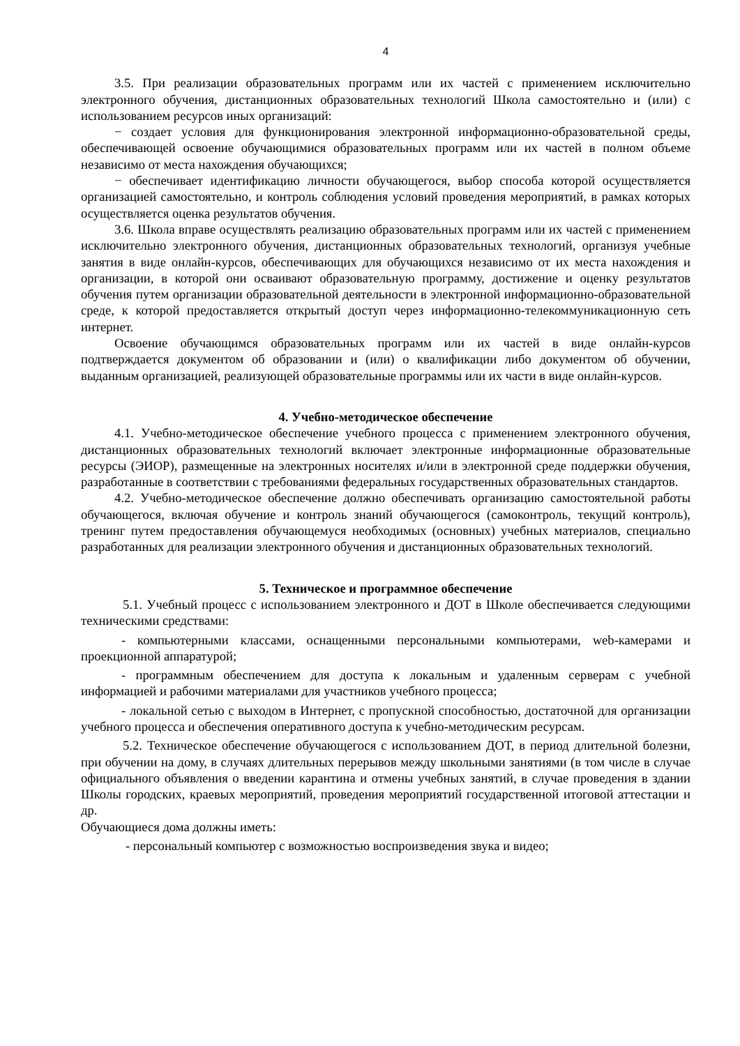4
3.5. При реализации образовательных программ или их частей с применением исключительно электронного обучения, дистанционных образовательных технологий Школа самостоятельно и (или) с использованием ресурсов иных организаций:
− создает условия для функционирования электронной информационно-образовательной среды, обеспечивающей освоение обучающимися образовательных программ или их частей в полном объеме независимо от места нахождения обучающихся;
− обеспечивает идентификацию личности обучающегося, выбор способа которой осуществляется организацией самостоятельно, и контроль соблюдения условий проведения мероприятий, в рамках которых осуществляется оценка результатов обучения.
3.6. Школа вправе осуществлять реализацию образовательных программ или их частей с применением исключительно электронного обучения, дистанционных образовательных технологий, организуя учебные занятия в виде онлайн-курсов, обеспечивающих для обучающихся независимо от их места нахождения и организации, в которой они осваивают образовательную программу, достижение и оценку результатов обучения путем организации образовательной деятельности в электронной информационно-образовательной среде, к которой предоставляется открытый доступ через информационно-телекоммуникационную сеть интернет.
Освоение обучающимся образовательных программ или их частей в виде онлайн-курсов подтверждается документом об образовании и (или) о квалификации либо документом об обучении, выданным организацией, реализующей образовательные программы или их части в виде онлайн-курсов.
4. Учебно-методическое обеспечение
4.1. Учебно-методическое обеспечение учебного процесса с применением электронного обучения, дистанционных образовательных технологий включает электронные информационные образовательные ресурсы (ЭИОР), размещенные на электронных носителях и/или в электронной среде поддержки обучения, разработанные в соответствии с требованиями федеральных государственных образовательных стандартов.
4.2. Учебно-методическое обеспечение должно обеспечивать организацию самостоятельной работы обучающегося, включая обучение и контроль знаний обучающегося (самоконтроль, текущий контроль), тренинг путем предоставления обучающемуся необходимых (основных) учебных материалов, специально разработанных для реализации электронного обучения и дистанционных образовательных технологий.
5. Техническое и программное обеспечение
5.1. Учебный процесс с использованием электронного и ДОТ в Школе обеспечивается следующими техническими средствами:
- компьютерными классами, оснащенными персональными компьютерами, web-камерами и проекционной аппаратурой;
- программным обеспечением для доступа к локальным и удаленным серверам с учебной информацией и рабочими материалами для участников учебного процесса;
- локальной сетью с выходом в Интернет, с пропускной способностью, достаточной для организации учебного процесса и обеспечения оперативного доступа к учебно-методическим ресурсам.
5.2. Техническое обеспечение обучающегося с использованием ДОТ, в период длительной болезни, при обучении на дому, в случаях длительных перерывов между школьными занятиями (в том числе в случае официального объявления о введении карантина и отмены учебных занятий, в случае проведения в здании Школы городских, краевых мероприятий, проведения мероприятий государственной итоговой аттестации и др.
Обучающиеся дома должны иметь:
- персональный компьютер с возможностью воспроизведения звука и видео;